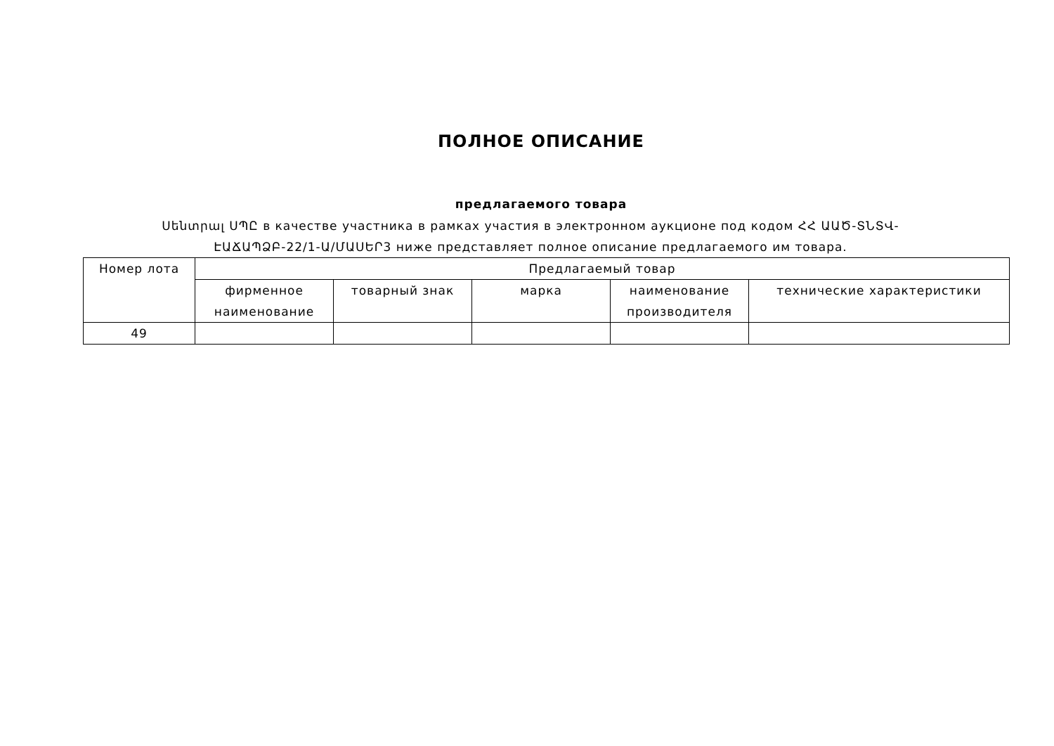ПОЛНОЕ ОПИСАНИЕ
предлагаемого товара
Սենտրալ ՍՊԸ в качестве участника в рамках участия в электронном аукционе под кодом ՀՀ ԱԱԾ-ՏՆՏՎ-ԷԱՃԱՊՁԲ-22/1-Ա/ՄԱՍԵՐ3 ниже представляет полное описание предлагаемого им товара.
| Номер лота | Предлагаемый товар | | | | |
| --- | --- | --- | --- | --- | --- |
| | фирменное наименование | товарный знак | марка | наименование производителя | технические характеристики |
| 49 | | | | | |